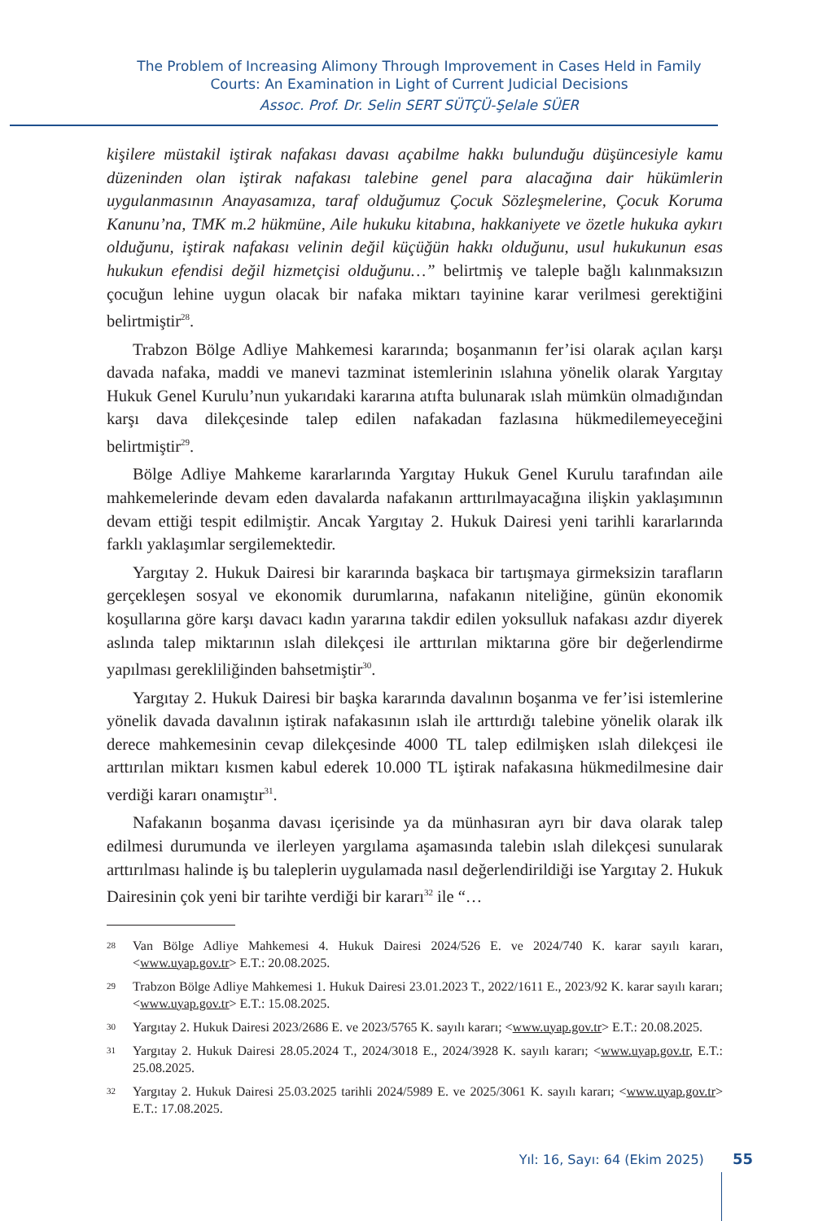The Problem of Increasing Alimony Through Improvement in Cases Held in Family
Courts: An Examination in Light of Current Judicial Decisions
Assoc. Prof. Dr. Selin SERT SÜTÇÜ-Şelale SÜER
kişilere müstakil iştirak nafakası davası açabilme hakkı bulunduğu düşüncesiyle kamu düzeninden olan iştirak nafakası talebine genel para alacağına dair hükümlerin uygulanmasının Anayasamıza, taraf olduğumuz Çocuk Sözleşmelerine, Çocuk Koruma Kanunu’na, TMK m.2 hükmüne, Aile hukuku kitabına, hakkaniyete ve özetle hukuka aykırı olduğunu, iştirak nafakası velinin değil küçüğün hakkı olduğunu, usul hukukunun esas hukukun efendisi değil hizmetçisi olduğunu…” belirtmiş ve taleple bağlı kalınmaksızın çocuğun lehine uygun olacak bir nafaka miktarı tayinine karar verilmesi gerektiğini belirtmiştir<sup>28</sup>.
Trabzon Bölge Adliye Mahkemesi kararında; boşanmanın fer’isi olarak açılan karşı davada nafaka, maddi ve manevi tazminat istemlerinin ıslahına yönelik olarak Yargıtay Hukuk Genel Kurulu’nun yukarıdaki kararına atıfta bulunarak ıslah mümkün olmadığından karşı dava dilekçesinde talep edilen nafakadan fazlasına hükmedilemeyeceğini belirtmiştir<sup>29</sup>.
Bölge Adliye Mahkeme kararlarında Yargıtay Hukuk Genel Kurulu tarafından aile mahkemelerinde devam eden davalarda nafakanın arttırılmayacağına ilişkin yaklaşımının devam ettiği tespit edilmiştir. Ancak Yargıtay 2. Hukuk Dairesi yeni tarihli kararlarında farklı yaklaşımlar sergilemektedir.
Yargıtay 2. Hukuk Dairesi bir kararında başkaca bir tartışmaya girmeksizin tarafların gerçekleşen sosyal ve ekonomik durumlarına, nafakanın niteliğine, günün ekonomik koşullarına göre karşı davacı kadın yararına takdir edilen yoksulluk nafakası azdır diyerek aslında talep miktarının ıslah dilekçesi ile arttırılan miktarına göre bir değerlendirme yapılması gerekliliğinden bahsetmiştir<sup>30</sup>.
Yargıtay 2. Hukuk Dairesi bir başka kararında davalının boşanma ve fer’isi istemlerine yönelik davada davalının iştirak nafakasının ıslah ile arttırdığı talebine yönelik olarak ilk derece mahkemesinin cevap dilekçesinde 4000 TL talep edilmişken ıslah dilekçesi ile arttırılan miktarı kısmen kabul ederek 10.000 TL iştirak nafakasına hükmedilmesine dair verdiği kararı onamıştır<sup>31</sup>.
Nafakanın boşanma davası içerisinde ya da münhasıran ayrı bir dava olarak talep edilmesi durumunda ve ilerleyen yargılama aşamasında talebin ıslah dilekçesi sunularak arttırılması halinde iş bu taleplerin uygulamada nasıl değerlendirildiği ise Yargıtay 2. Hukuk Dairesinin çok yeni bir tarihte verdiği bir kararı<sup>32</sup> ile “…
28
Van Bölge Adliye Mahkemesi 4. Hukuk Dairesi 2024/526 E. ve 2024/740 K. karar sayılı kararı, <www.uyap.gov.tr> E.T.: 20.08.2025.
29
Trabzon Bölge Adliye Mahkemesi 1. Hukuk Dairesi 23.01.2023 T., 2022/1611 E., 2023/92 K. karar sayılı kararı; <www.uyap.gov.tr> E.T.: 15.08.2025.
30
Yargıtay 2. Hukuk Dairesi 2023/2686 E. ve 2023/5765 K. sayılı kararı; <www.uyap.gov.tr> E.T.: 20.08.2025.
31
Yargıtay 2. Hukuk Dairesi 28.05.2024 T., 2024/3018 E., 2024/3928 K. sayılı kararı; <www.uyap.gov.tr, E.T.: 25.08.2025.
32
Yargıtay 2. Hukuk Dairesi 25.03.2025 tarihli 2024/5989 E. ve 2025/3061 K. sayılı kararı; <www.uyap.gov.tr> E.T.: 17.08.2025.
Yıl: 16, Sayı: 64 (Ekim 2025) 55